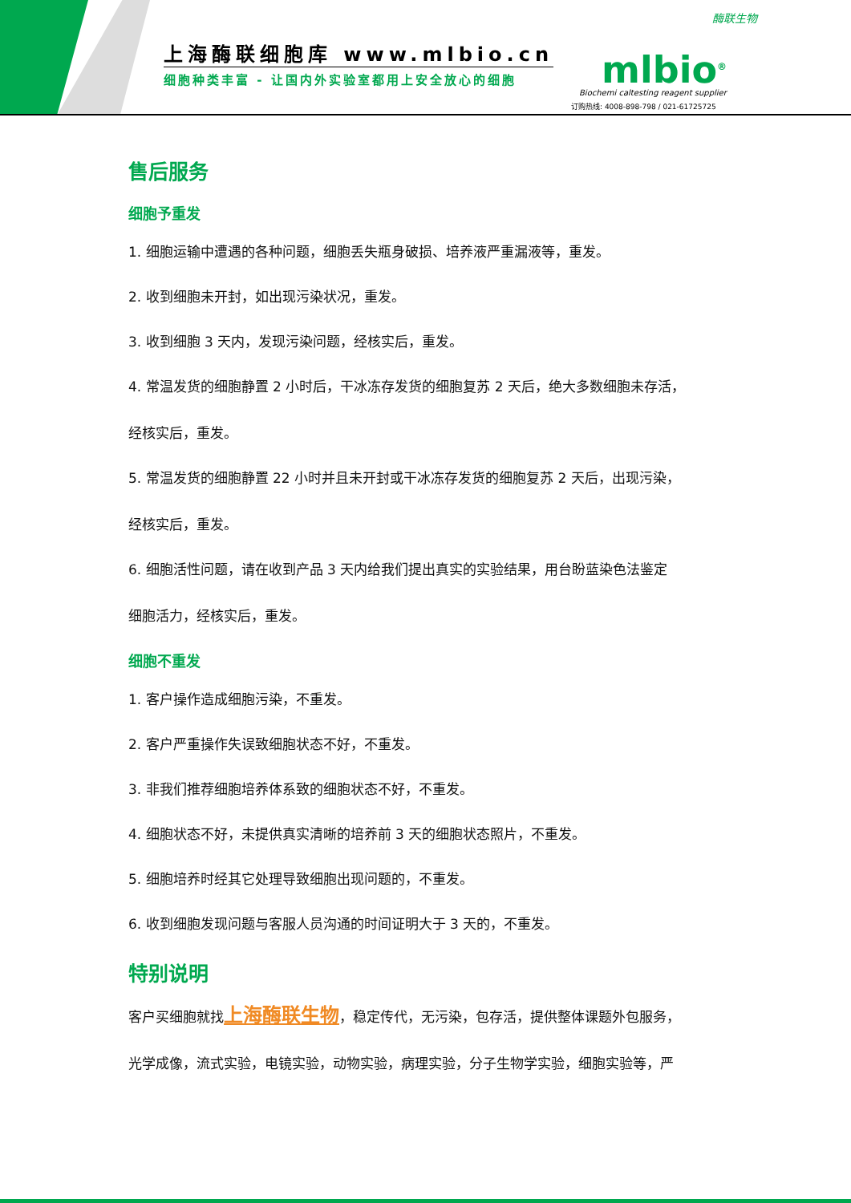上海酶联细胞库 www.mlbio.cn
细胞种类丰富 - 让国内外实验室都用上安全放心的细胞
酶联生物
mlbio<sup>®</sup>
Biochemi caltesting reagent supplier
订购热线: 4008-898-798 / 021-61725725
售后服务
细胞予重发
1. 细胞运输中遭遇的各种问题，细胞丢失瓶身破损、培养液严重漏液等，重发。
2. 收到细胞未开封，如出现污染状况，重发。
3. 收到细胞 3 天内，发现污染问题，经核实后，重发。
4. 常温发货的细胞静置 2 小时后，干冰冻存发货的细胞复苏 2 天后，绝大多数细胞未存活，
经核实后，重发。
5. 常温发货的细胞静置 22 小时并且未开封或干冰冻存发货的细胞复苏 2 天后，出现污染，
经核实后，重发。
6. 细胞活性问题，请在收到产品 3 天内给我们提出真实的实验结果，用台盼蓝染色法鉴定
细胞活力，经核实后，重发。
细胞不重发
1. 客户操作造成细胞污染，不重发。
2. 客户严重操作失误致细胞状态不好，不重发。
3. 非我们推荐细胞培养体系致的细胞状态不好，不重发。
4. 细胞状态不好，未提供真实清晰的培养前 3 天的细胞状态照片，不重发。
5. 细胞培养时经其它处理导致细胞出现问题的，不重发。
6. 收到细胞发现问题与客服人员沟通的时间证明大于 3 天的，不重发。
特别说明
客户买细胞就找上海酶联生物，稳定传代，无污染，包存活，提供整体课题外包服务，
光学成像，流式实验，电镜实验，动物实验，病理实验，分子生物学实验，细胞实验等，严